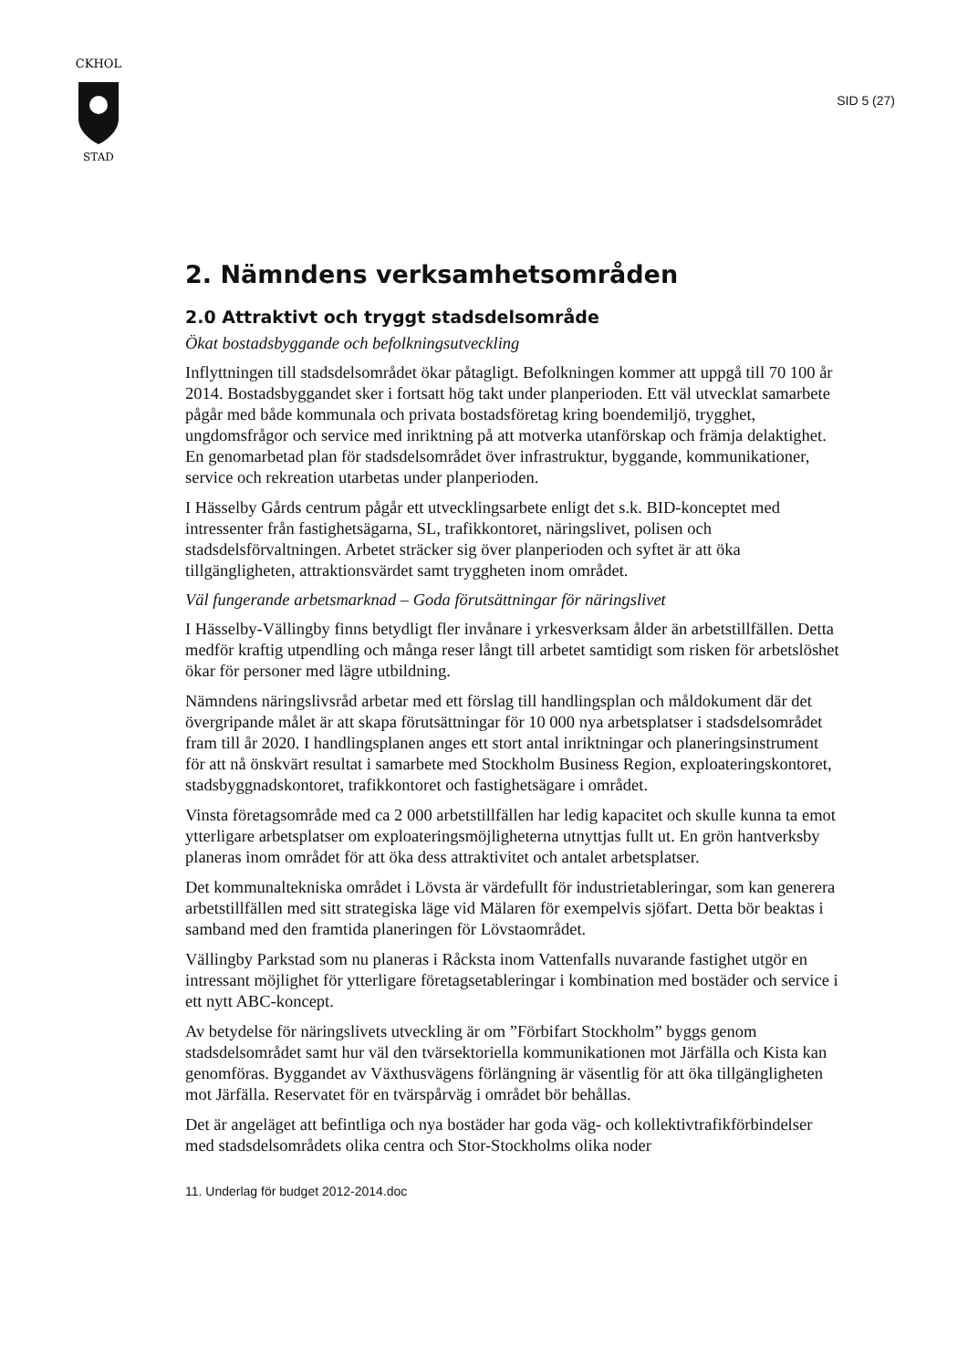CKHOL
STAD
SID 5 (27)
2. Nämndens verksamhetsområden
2.0 Attraktivt och tryggt stadsdelsområde
Ökat bostadsbyggande och befolkningsutveckling
Inflyttningen till stadsdelsområdet ökar påtagligt. Befolkningen kommer att uppgå till 70 100 år 2014. Bostadsbyggandet sker i fortsatt hög takt under planperioden. Ett väl utvecklat samarbete pågår med både kommunala och privata bostadsföretag kring boendemiljö, trygghet, ungdomsfrågor och service med inriktning på att motverka utanförskap och främja delaktighet. En genomarbetad plan för stadsdelsområdet över infrastruktur, byggande, kommunikationer, service och rekreation utarbetas under planperioden.
I Hässelby Gårds centrum pågår ett utvecklingsarbete enligt det s.k. BID-konceptet med intressenter från fastighetsägarna, SL, trafikkontoret, näringslivet, polisen och stadsdelsförvaltningen. Arbetet sträcker sig över planperioden och syftet är att öka tillgängligheten, attraktionsvärdet samt tryggheten inom området.
Väl fungerande arbetsmarknad – Goda förutsättningar för näringslivet
I Hässelby-Vällingby finns betydligt fler invånare i yrkesverksam ålder än arbetstillfällen. Detta medför kraftig utpendling och många reser långt till arbetet samtidigt som risken för arbetslöshet ökar för personer med lägre utbildning.
Nämndens näringslivsråd arbetar med ett förslag till handlingsplan och måldokument där det övergripande målet är att skapa förutsättningar för 10 000 nya arbetsplatser i stadsdelsområdet fram till år 2020. I handlingsplanen anges ett stort antal inriktningar och planeringsinstrument för att nå önskvärt resultat i samarbete med Stockholm Business Region, exploateringskontoret, stadsbyggnadskontoret, trafikkontoret och fastighetsägare i området.
Vinsta företagsområde med ca 2 000 arbetstillfällen har ledig kapacitet och skulle kunna ta emot ytterligare arbetsplatser om exploateringsmöjligheterna utnyttjas fullt ut. En grön hantverksby planeras inom området för att öka dess attraktivitet och antalet arbetsplatser.
Det kommunaltekniska området i Lövsta är värdefullt för industrietableringar, som kan generera arbetstillfällen med sitt strategiska läge vid Mälaren för exempelvis sjöfart. Detta bör beaktas i samband med den framtida planeringen för Lövstaområdet.
Vällingby Parkstad som nu planeras i Råcksta inom Vattenfalls nuvarande fastighet utgör en intressant möjlighet för ytterligare företagsetableringar i kombination med bostäder och service i ett nytt ABC-koncept.
Av betydelse för näringslivets utveckling är om ”Förbifart Stockholm” byggs genom stadsdelsområdet samt hur väl den tvärsektoriella kommunikationen mot Järfälla och Kista kan genomföras. Byggandet av Växthusvägens förlängning är väsentlig för att öka tillgängligheten mot Järfälla. Reservatet för en tvärspårväg i området bör behållas.
Det är angeläget att befintliga och nya bostäder har goda väg- och kollektivtrafikförbindelser med stadsdelsområdets olika centra och Stor-Stockholms olika noder
11. Underlag för budget 2012-2014.doc